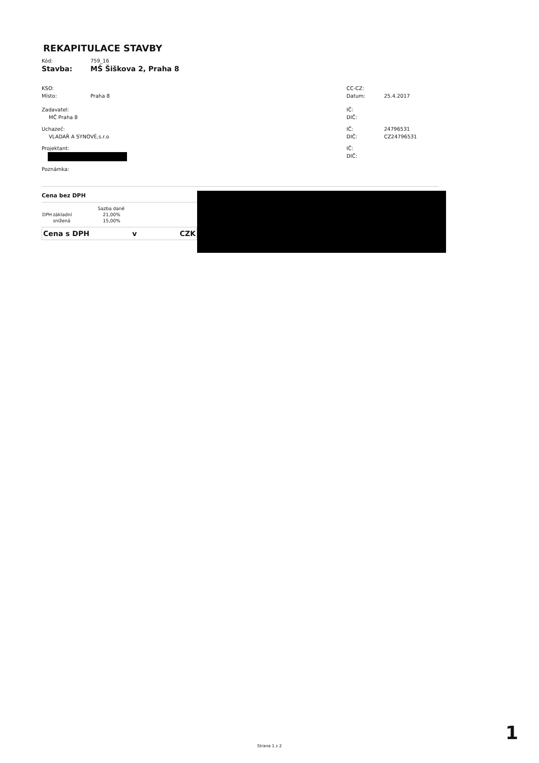REKAPITULACE STAVBY
Kód: 759_16
Stavba: MŠ Šiškova 2, Praha 8
KSO:
Místo: Praha 8
Zadavatel:
MČ Praha 8
Uchazeč:
VLADAŘ A SYNOVÉ,s.r.o
Projektant:
Poznámka:
CC-CZ:
Datum: 25.4.2017
IČ:
DIČ:
IČ: 24796531
DIČ: CZ24796531
IČ:
DIČ:
Cena bez DPH
| | | Sazba daně |
| --- | --- | --- |
| DPH | základní | 21,00% |
| | snížená | 15,00% |
Cena s DPH v CZK
Strana 1 z 2
1